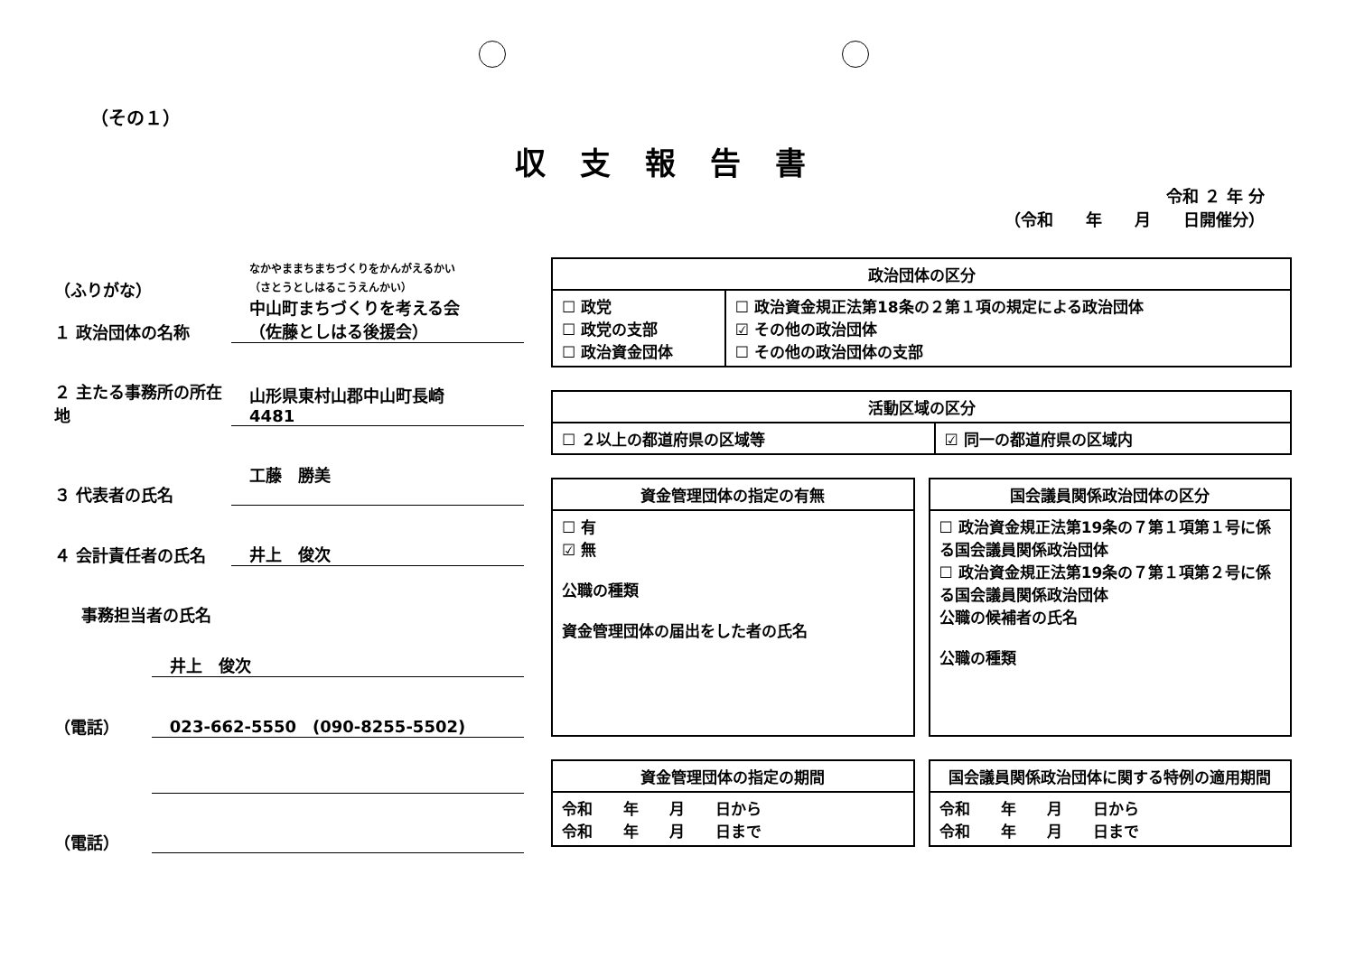（その１）
収支報告書
令和 ２ 年 分
（令和　　年　　月　　日開催分）
（ふりがな）
１ 政治団体の名称
なかやままちまちづくりをかんがえるかい
（さとうとしはるこうえんかい）
中山町まちづくりを考える会
（佐藤としはる後援会）
２ 主たる事務所の所在地
山形県東村山郡中山町長崎
4481
３ 代表者の氏名
工藤　勝美
４ 会計責任者の氏名
井上　俊次
事務担当者の氏名
井上　俊次
（電話）
023-662-5550　(090-8255-5502)
（電話）
| 政治団体の区分 | |
| --- | --- |
| ☐ 政党 ☐ 政党の支部 ☐ 政治資金団体 | ☐ 政治資金規正法第18条の２第１項の規定による政治団体 ☑ その他の政治団体 ☐ その他の政治団体の支部 |
| 活動区域の区分 | |
| --- | --- |
| ☐ ２以上の都道府県の区域等 | ☑ 同一の都道府県の区域内 |
| 資金管理団体の指定の有無 |
| --- |
| ☐ 有 ☑ 無 公職の種類 資金管理団体の届出をした者の氏名 |
| 国会議員関係政治団体の区分 |
| --- |
| ☐ 政治資金規正法第19条の７第１項第１号に係る国会議員関係政治団体 ☐ 政治資金規正法第19条の７第１項第２号に係る国会議員関係政治団体 公職の候補者の氏名 公職の種類 |
| 資金管理団体の指定の期間 |
| --- |
| 令和 年 月 日から 令和 年 月 日まで |
| 国会議員関係政治団体に関する特例の適用期間 |
| --- |
| 令和 年 月 日から 令和 年 月 日まで |